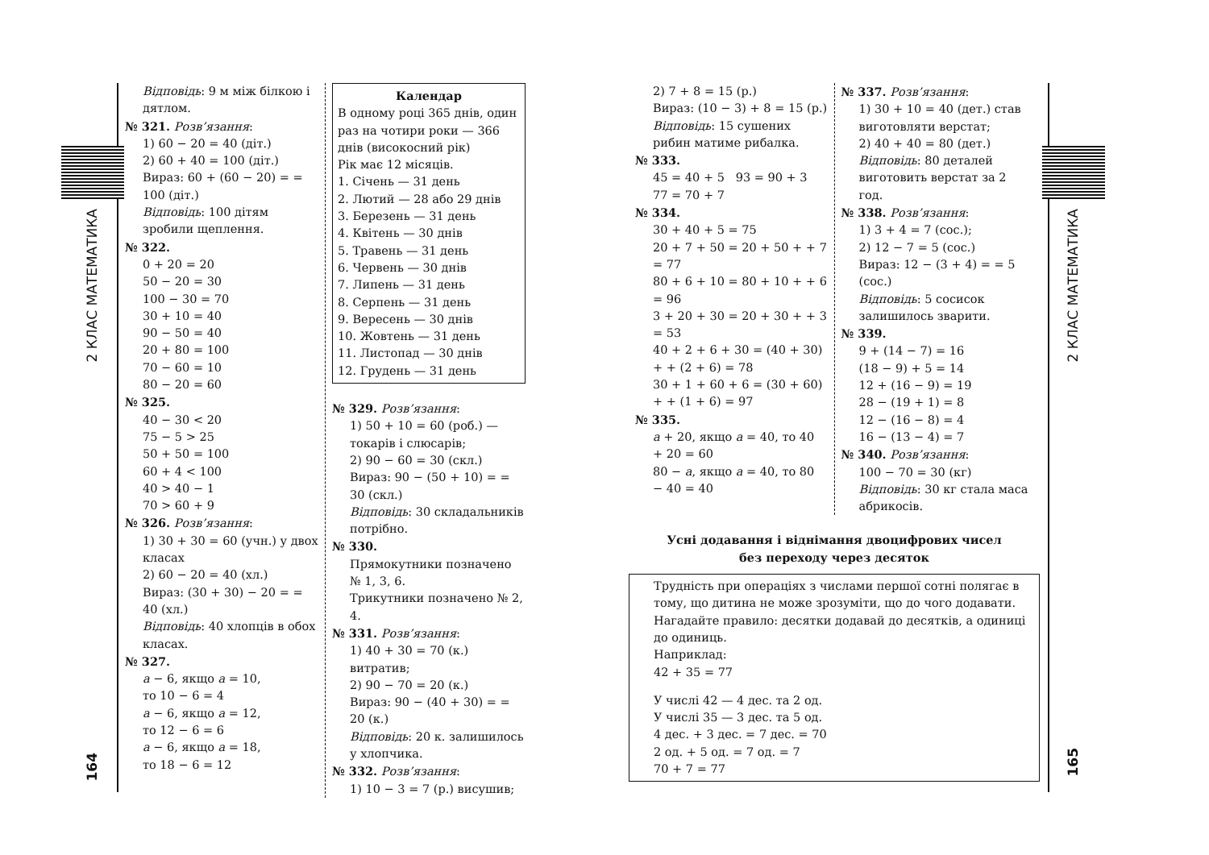2 КЛАС МАТЕМАТИКА
164
Відповідь: 9 м між білкою і дятлом.
№ 321. Розв’язання:
1) 60 − 20 = 40 (діт.)
2) 60 + 40 = 100 (діт.)
Вираз: 60 + (60 − 20) = = 100 (діт.)
Відповідь: 100 дітям зробили щеплення.
№ 322.
0 + 20 = 20
50 − 20 = 30
100 − 30 = 70
30 + 10 = 40
90 − 50 = 40
20 + 80 = 100
70 − 60 = 10
80 − 20 = 60
№ 325.
40 − 30 < 20
75 − 5 > 25
50 + 50 = 100
60 + 4 < 100
40 > 40 − 1
70 > 60 + 9
№ 326. Розв’язання:
1) 30 + 30 = 60 (учн.) у двох класах
2) 60 − 20 = 40 (хл.)
Вираз: (30 + 30) − 20 = = 40 (хл.)
Відповідь: 40 хлопців в обох класах.
№ 327.
a − 6, якщо a = 10,
то 10 − 6 = 4
a − 6, якщо a = 12,
то 12 − 6 = 6
a − 6, якщо a = 18,
то 18 − 6 = 12
Календар
В одному році 365 днів, один раз на чотири роки — 366 днів (високосний рік)
Рік має 12 місяців.
1. Січень — 31 день
2. Лютий — 28 або 29 днів
3. Березень — 31 день
4. Квітень — 30 днів
5. Травень — 31 день
6. Червень — 30 днів
7. Липень — 31 день
8. Серпень — 31 день
9. Вересень — 30 днів
10. Жовтень — 31 день
11. Листопад — 30 днів
12. Грудень — 31 день
№ 329. Розв’язання:
1) 50 + 10 = 60 (роб.) — токарів і слюсарів;
2) 90 − 60 = 30 (скл.)
Вираз: 90 − (50 + 10) = = 30 (скл.)
Відповідь: 30 складальників потрібно.
№ 330.
Прямокутники позначено № 1, 3, 6.
Трикутники позначено № 2, 4.
№ 331. Розв’язання:
1) 40 + 30 = 70 (к.) витратив;
2) 90 − 70 = 20 (к.)
Вираз: 90 − (40 + 30) = = 20 (к.)
Відповідь: 20 к. залишилось у хлопчика.
№ 332. Розв’язання:
1) 10 − 3 = 7 (р.) висушив;
2) 7 + 8 = 15 (р.)
Вираз: (10 − 3) + 8 = 15 (р.)
Відповідь: 15 сушених рибин матиме рибалка.
№ 333.
45 = 40 + 5 93 = 90 + 3
77 = 70 + 7
№ 334.
30 + 40 + 5 = 75
20 + 7 + 50 = 20 + 50 + + 7 = 77
80 + 6 + 10 = 80 + 10 + + 6 = 96
3 + 20 + 30 = 20 + 30 + + 3 = 53
40 + 2 + 6 + 30 = (40 + 30) + + (2 + 6) = 78
30 + 1 + 60 + 6 = (30 + 60) + + (1 + 6) = 97
№ 335.
a + 20, якщо a = 40, то 40 + 20 = 60
80 − a, якщо a = 40, то 80 − 40 = 40
№ 337. Розв’язання:
1) 30 + 10 = 40 (дет.) став виготовляти верстат;
2) 40 + 40 = 80 (дет.)
Відповідь: 80 деталей виготовить верстат за 2 год.
№ 338. Розв’язання:
1) 3 + 4 = 7 (сос.);
2) 12 − 7 = 5 (сос.)
Вираз: 12 − (3 + 4) = = 5 (сос.)
Відповідь: 5 сосисок залишилось зварити.
№ 339.
9 + (14 − 7) = 16
(18 − 9) + 5 = 14
12 + (16 − 9) = 19
28 − (19 + 1) = 8
12 − (16 − 8) = 4
16 − (13 − 4) = 7
№ 340. Розв’язання:
100 − 70 = 30 (кг)
Відповідь: 30 кг стала маса абрикосів.
Усні додавання і віднімання двоцифрових чисел
без переходу через десяток
Трудність при операціях з числами першої сотні полягає в тому, що дитина не може зрозуміти, що до чого додавати.
Нагадайте правило: десятки додавай до десятків, а одиниці до одиниць.
Наприклад:
42 + 35 = 77
У числі 42 — 4 дес. та 2 од.
У числі 35 — 3 дес. та 5 од.
4 дес. + 3 дес. = 7 дес. = 70
2 од. + 5 од. = 7 од. = 7
70 + 7 = 77
2 КЛАС МАТЕМАТИКА
165